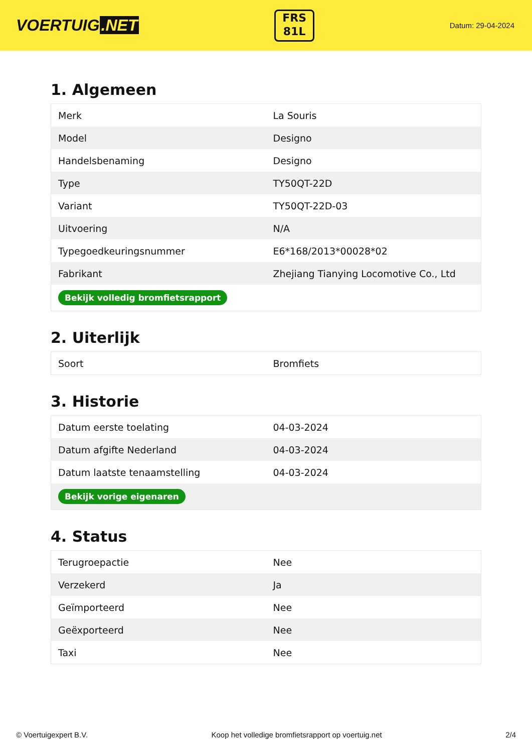VOERTUIG.NET
FRS
81L
Datum: 29-04-2024
1. Algemeen
| Merk | La Souris |
| Model | Designo |
| Handelsbenaming | Designo |
| Type | TY50QT-22D |
| Variant | TY50QT-22D-03 |
| Uitvoering | N/A |
| Typegoedkeuringsnummer | E6*168/2013*00028*02 |
| Fabrikant | Zhejiang Tianying Locomotive Co., Ltd |
| Bekijk volledig bromfietsrapport | |
2. Uiterlijk
| Soort | Bromfiets |
3. Historie
| Datum eerste toelating | 04-03-2024 |
| Datum afgifte Nederland | 04-03-2024 |
| Datum laatste tenaamstelling | 04-03-2024 |
| Bekijk vorige eigenaren | |
4. Status
| Terugroepactie | Nee |
| Verzekerd | Ja |
| Geïmporteerd | Nee |
| Geëxporteerd | Nee |
| Taxi | Nee |
© Voertuigexpert B.V. Koop het volledige bromfietsrapport op voertuig.net 2/4